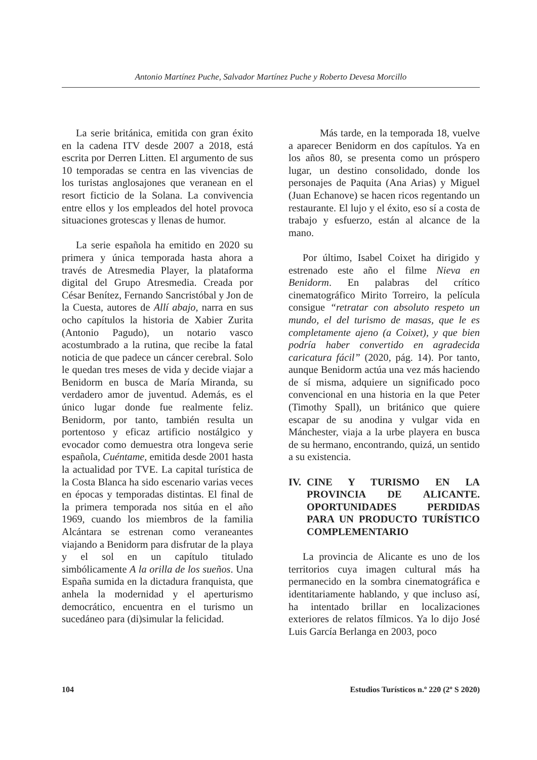Antonio Martínez Puche, Salvador Martínez Puche y Roberto Devesa Morcillo
La serie británica, emitida con gran éxito en la cadena ITV desde 2007 a 2018, está escrita por Derren Litten. El argumento de sus 10 temporadas se centra en las vivencias de los turistas anglosajones que veranean en el resort ficticio de la Solana. La convivencia entre ellos y los empleados del hotel provoca situaciones grotescas y llenas de humor.
La serie española ha emitido en 2020 su primera y única temporada hasta ahora a través de Atresmedia Player, la plataforma digital del Grupo Atresmedia. Creada por César Benítez, Fernando Sancristóbal y Jon de la Cuesta, autores de Allí abajo, narra en sus ocho capítulos la historia de Xabier Zurita (Antonio Pagudo), un notario vasco acostumbrado a la rutina, que recibe la fatal noticia de que padece un cáncer cerebral. Solo le quedan tres meses de vida y decide viajar a Benidorm en busca de María Miranda, su verdadero amor de juventud. Además, es el único lugar donde fue realmente feliz. Benidorm, por tanto, también resulta un portentoso y eficaz artificio nostálgico y evocador como demuestra otra longeva serie española, Cuéntame, emitida desde 2001 hasta la actualidad por TVE. La capital turística de la Costa Blanca ha sido escenario varias veces en épocas y temporadas distintas. El final de la primera temporada nos sitúa en el año 1969, cuando los miembros de la familia Alcántara se estrenan como veraneantes viajando a Benidorm para disfrutar de la playa y el sol en un capítulo titulado simbólicamente A la orilla de los sueños. Una España sumida en la dictadura franquista, que anhela la modernidad y el aperturismo democrático, encuentra en el turismo un sucedáneo para (di)simular la felicidad.
Más tarde, en la temporada 18, vuelve a aparecer Benidorm en dos capítulos. Ya en los años 80, se presenta como un próspero lugar, un destino consolidado, donde los personajes de Paquita (Ana Arias) y Miguel (Juan Echanove) se hacen ricos regentando un restaurante. El lujo y el éxito, eso sí a costa de trabajo y esfuerzo, están al alcance de la mano.
Por último, Isabel Coixet ha dirigido y estrenado este año el filme Nieva en Benidorm. En palabras del crítico cinematográfico Mirito Torreiro, la película consigue “retratar con absoluto respeto un mundo, el del turismo de masas, que le es completamente ajeno (a Coixet), y que bien podría haber convertido en agradecida caricatura fácil” (2020, pág. 14). Por tanto, aunque Benidorm actúa una vez más haciendo de sí misma, adquiere un significado poco convencional en una historia en la que Peter (Timothy Spall), un británico que quiere escapar de su anodina y vulgar vida en Mánchester, viaja a la urbe playera en busca de su hermano, encontrando, quizá, un sentido a su existencia.
IV.
CINE Y TURISMO EN LA PROVINCIA DE ALICANTE. OPORTUNIDADES PERDIDAS PARA UN PRODUCTO TURÍSTICO COMPLEMENTARIO
La provincia de Alicante es uno de los territorios cuya imagen cultural más ha permanecido en la sombra cinematográfica e identitariamente hablando, y que incluso así, ha intentado brillar en localizaciones exteriores de relatos fílmicos. Ya lo dijo José Luis García Berlanga en 2003, poco
104 Estudios Turísticos n.º 220 (2º S 2020)